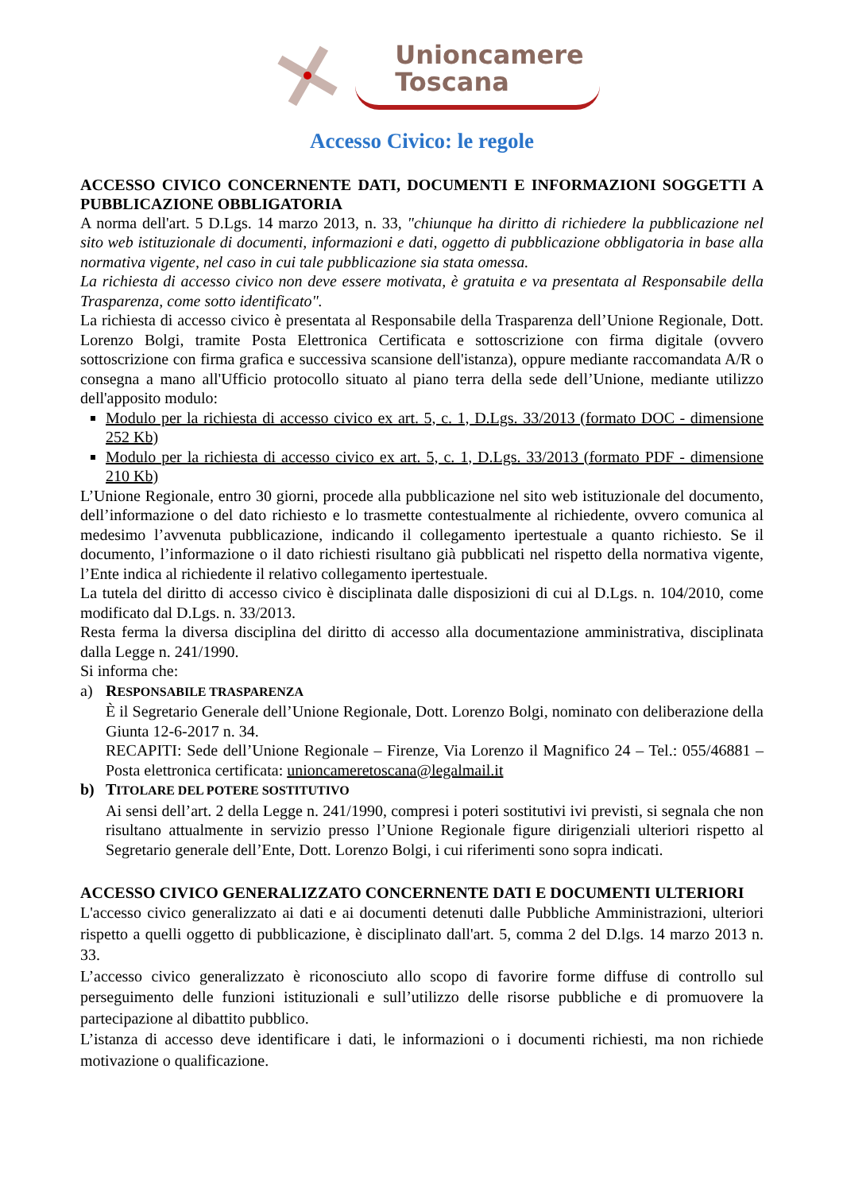Unioncamere
Toscana
Accesso Civico: le regole
ACCESSO CIVICO CONCERNENTE DATI, DOCUMENTI E INFORMAZIONI SOGGETTI A PUBBLICAZIONE OBBLIGATORIA
A norma dell'art. 5 D.Lgs. 14 marzo 2013, n. 33, "chiunque ha diritto di richiedere la pubblicazione nel sito web istituzionale di documenti, informazioni e dati, oggetto di pubblicazione obbligatoria in base alla normativa vigente, nel caso in cui tale pubblicazione sia stata omessa.
La richiesta di accesso civico non deve essere motivata, è gratuita e va presentata al Responsabile della Trasparenza, come sotto identificato".
La richiesta di accesso civico è presentata al Responsabile della Trasparenza dell’Unione Regionale, Dott. Lorenzo Bolgi, tramite Posta Elettronica Certificata e sottoscrizione con firma digitale (ovvero sottoscrizione con firma grafica e successiva scansione dell'istanza), oppure mediante raccomandata A/R o consegna a mano all'Ufficio protocollo situato al piano terra della sede dell’Unione, mediante utilizzo dell'apposito modulo:
Modulo per la richiesta di accesso civico ex art. 5, c. 1, D.Lgs. 33/2013 (formato DOC - dimensione 252 Kb)
Modulo per la richiesta di accesso civico ex art. 5, c. 1, D.Lgs. 33/2013 (formato PDF - dimensione 210 Kb)
L’Unione Regionale, entro 30 giorni, procede alla pubblicazione nel sito web istituzionale del documento, dell’informazione o del dato richiesto e lo trasmette contestualmente al richiedente, ovvero comunica al medesimo l’avvenuta pubblicazione, indicando il collegamento ipertestuale a quanto richiesto. Se il documento, l’informazione o il dato richiesti risultano già pubblicati nel rispetto della normativa vigente, l’Ente indica al richiedente il relativo collegamento ipertestuale.
La tutela del diritto di accesso civico è disciplinata dalle disposizioni di cui al D.Lgs. n. 104/2010, come modificato dal D.Lgs. n. 33/2013.
Resta ferma la diversa disciplina del diritto di accesso alla documentazione amministrativa, disciplinata dalla Legge n. 241/1990.
Si informa che:
a) RESPONSABILE TRASPARENZA
È il Segretario Generale dell’Unione Regionale, Dott. Lorenzo Bolgi, nominato con deliberazione della Giunta 12-6-2017 n. 34.
RECAPITI: Sede dell’Unione Regionale – Firenze, Via Lorenzo il Magnifico 24 – Tel.: 055/46881 – Posta elettronica certificata: unioncameretoscana@legalmail.it
b) TITOLARE DEL POTERE SOSTITUTIVO
Ai sensi dell’art. 2 della Legge n. 241/1990, compresi i poteri sostitutivi ivi previsti, si segnala che non risultano attualmente in servizio presso l’Unione Regionale figure dirigenziali ulteriori rispetto al Segretario generale dell’Ente, Dott. Lorenzo Bolgi, i cui riferimenti sono sopra indicati.
ACCESSO CIVICO GENERALIZZATO CONCERNENTE DATI E DOCUMENTI ULTERIORI
L'accesso civico generalizzato ai dati e ai documenti detenuti dalle Pubbliche Amministrazioni, ulteriori rispetto a quelli oggetto di pubblicazione, è disciplinato dall'art. 5, comma 2 del D.lgs. 14 marzo 2013 n. 33.
L’accesso civico generalizzato è riconosciuto allo scopo di favorire forme diffuse di controllo sul perseguimento delle funzioni istituzionali e sull’utilizzo delle risorse pubbliche e di promuovere la partecipazione al dibattito pubblico.
L’istanza di accesso deve identificare i dati, le informazioni o i documenti richiesti, ma non richiede motivazione o qualificazione.